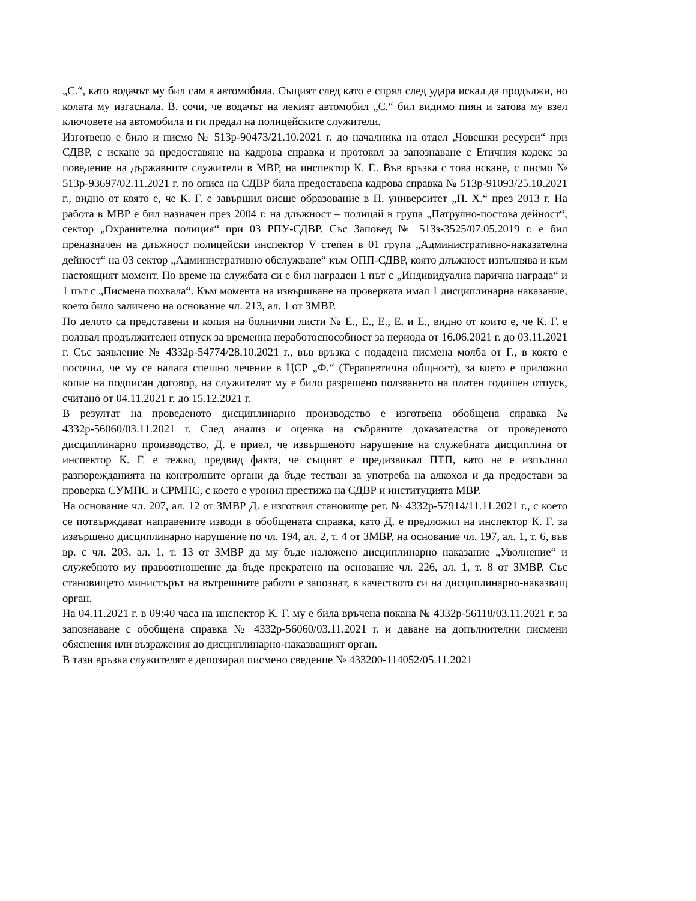„С.“, като водачът му бил сам в автомобила. Същият след като е спрял след удара искал да продължи, но колата му изгаснала. В. сочи, че водачът на лекият автомобил „С.“ бил видимо пиян и затова му взел ключовете на автомобила и ги предал на полицейските служители.
Изготвено е било и писмо № 513р-90473/21.10.2021 г. до началника на отдел „Човешки ресурси“ при СДВР, с искане за предоставяне на кадрова справка и протокол за запознаване с Етичния кодекс за поведение на държавните служители в МВР, на инспектор К. Г.. Във връзка с това искане, с писмо № 513р-93697/02.11.2021 г. по описа на СДВР била предоставена кадрова справка № 513р-91093/25.10.2021 г., видно от която е, че К. Г. е завършил висше образование в П. университет „П. Х.“ през 2013 г. На работа в МВР е бил назначен през 2004 г. на длъжност – полицай в група „Патрулно-постова дейност“, сектор „Охранителна полиция“ при 03 РПУ-СДВР. Със Заповед № 513з-3525/07.05.2019 г. е бил преназначен на длъжност полицейски инспектор V степен в 01 група „Административно-наказателна дейност“ на 03 сектор „Административно обслужване“ към ОПП-СДВР, която длъжност изпълнява и към настоящият момент. По време на службата си е бил награден 1 път с „Индивидуална парична награда“ и 1 път с „Писмена похвала“. Към момента на извършване на проверката имал 1 дисциплинарна наказание, което било заличено на основание чл. 213, ал. 1 от ЗМВР.
По делото са представени и копия на болнични листи № Е., Е., Е., Е. и Е., видно от които е, че К. Г. е ползвал продължителен отпуск за временна неработоспособност за периода от 16.06.2021 г. до 03.11.2021 г. Със заявление № 4332р-54774/28.10.2021 г., във връзка с подадена писмена молба от Г., в която е посочил, че му се налага спешно лечение в ЦСР „Ф.“ (Терапевтична общност), за което е приложил копие на подписан договор, на служителят му е било разрешено ползването на платен годишен отпуск, считано от 04.11.2021 г. до 15.12.2021 г.
В резултат на проведеното дисциплинарно производство е изготвена обобщена справка № 4332р-56060/03.11.2021 г. След анализ и оценка на събраните доказателства от проведеното дисциплинарно производство, Д. е приел, че извършеното нарушение на служебната дисциплина от инспектор К. Г. е тежко, предвид факта, че същият е предизвикал ПТП, като не е изпълнил разпорежданията на контролните органи да бъде тестван за употреба на алкохол и да предостави за проверка СУМПС и СРМПС, с което е уронил престижа на СДВР и институцията МВР.
На основание чл. 207, ал. 12 от ЗМВР Д. е изготвил становище рег. № 4332р-57914/11.11.2021 г., с което се потвърждават направените изводи в обобщената справка, като Д. е предложил на инспектор К. Г. за извършено дисциплинарно нарушение по чл. 194, ал. 2, т. 4 от ЗМВР, на основание чл. 197, ал. 1, т. 6, във вр. с чл. 203, ал. 1, т. 13 от ЗМВР да му бъде наложено дисциплинарно наказание „Уволнение“ и служебното му правоотношение да бъде прекратено на основание чл. 226, ал. 1, т. 8 от ЗМВР. Със становището министърът на вътрешните работи е запознат, в качеството си на дисциплинарно-наказващ орган.
На 04.11.2021 г. в 09:40 часа на инспектор К. Г. му е била връчена покана № 4332р-56118/03.11.2021 г. за запознаване с обобщена справка № 4332р-56060/03.11.2021 г. и даване на допълнителни писмени обяснения или възражения до дисциплинарно-наказващият орган.
В тази връзка служителят е депозирал писмено сведение № 433200-114052/05.11.2021